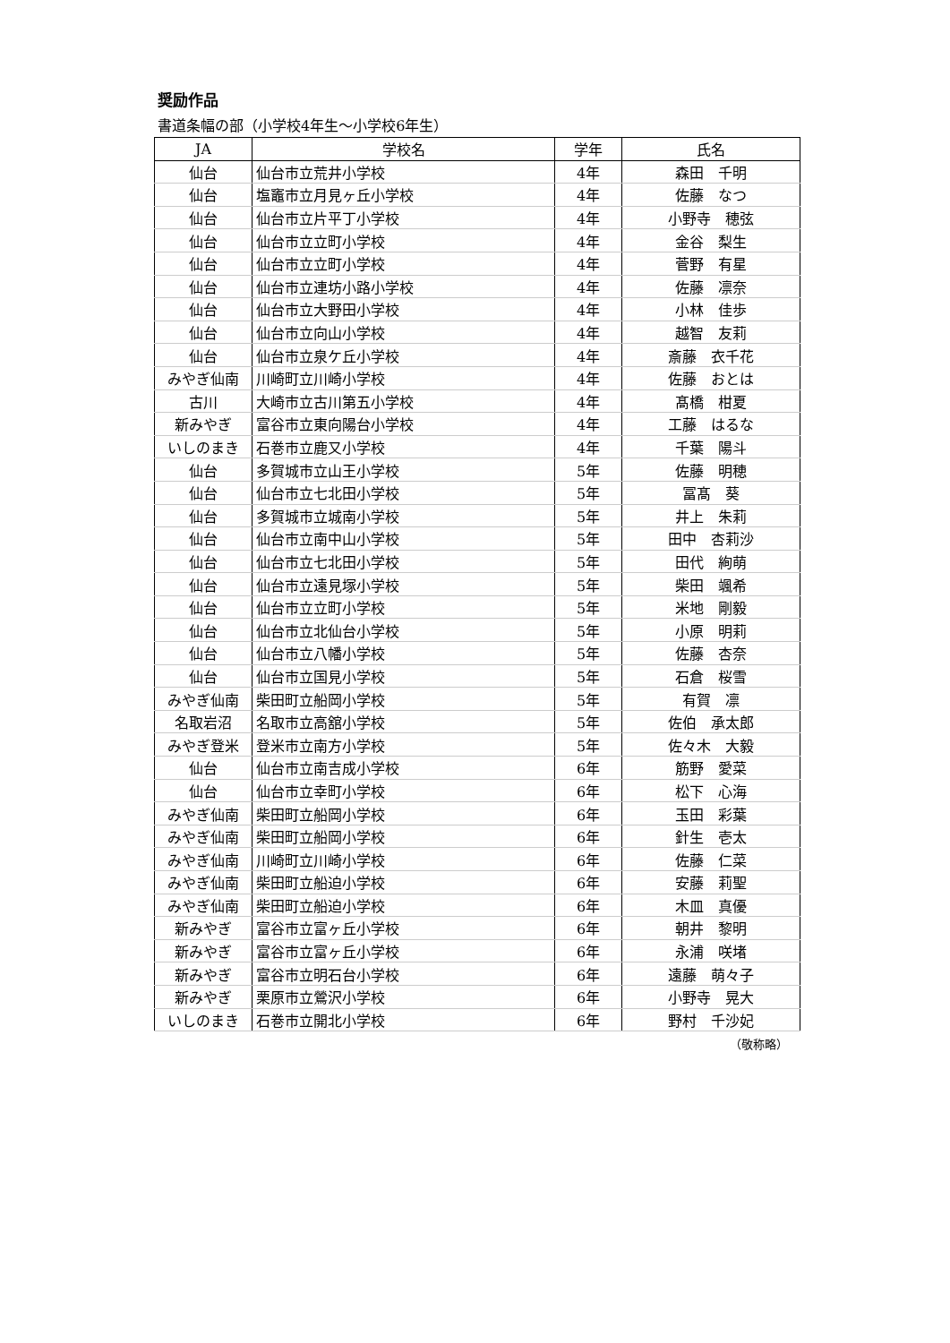奨励作品
書道条幅の部（小学校4年生～小学校6年生）
| JA | 学校名 | 学年 | 氏名 |
| --- | --- | --- | --- |
| 仙台 | 仙台市立荒井小学校 | 4年 | 森田 千明 |
| 仙台 | 塩竈市立月見ヶ丘小学校 | 4年 | 佐藤 なつ |
| 仙台 | 仙台市立片平丁小学校 | 4年 | 小野寺 穂弦 |
| 仙台 | 仙台市立立町小学校 | 4年 | 金谷 梨生 |
| 仙台 | 仙台市立立町小学校 | 4年 | 菅野 有星 |
| 仙台 | 仙台市立連坊小路小学校 | 4年 | 佐藤 凛奈 |
| 仙台 | 仙台市立大野田小学校 | 4年 | 小林 佳歩 |
| 仙台 | 仙台市立向山小学校 | 4年 | 越智 友莉 |
| 仙台 | 仙台市立泉ケ丘小学校 | 4年 | 斎藤 衣千花 |
| みやぎ仙南 | 川崎町立川崎小学校 | 4年 | 佐藤 おとは |
| 古川 | 大崎市立古川第五小学校 | 4年 | 髙橋 柑夏 |
| 新みやぎ | 富谷市立東向陽台小学校 | 4年 | 工藤 はるな |
| いしのまき | 石巻市立鹿又小学校 | 4年 | 千葉 陽斗 |
| 仙台 | 多賀城市立山王小学校 | 5年 | 佐藤 明穂 |
| 仙台 | 仙台市立七北田小学校 | 5年 | 冨髙 葵 |
| 仙台 | 多賀城市立城南小学校 | 5年 | 井上 朱莉 |
| 仙台 | 仙台市立南中山小学校 | 5年 | 田中 杏莉沙 |
| 仙台 | 仙台市立七北田小学校 | 5年 | 田代 絢萌 |
| 仙台 | 仙台市立遠見塚小学校 | 5年 | 柴田 颯希 |
| 仙台 | 仙台市立立町小学校 | 5年 | 米地 剛毅 |
| 仙台 | 仙台市立北仙台小学校 | 5年 | 小原 明莉 |
| 仙台 | 仙台市立八幡小学校 | 5年 | 佐藤 杏奈 |
| 仙台 | 仙台市立国見小学校 | 5年 | 石倉 桜雪 |
| みやぎ仙南 | 柴田町立船岡小学校 | 5年 | 有賀 凛 |
| 名取岩沼 | 名取市立高舘小学校 | 5年 | 佐伯 承太郎 |
| みやぎ登米 | 登米市立南方小学校 | 5年 | 佐々木 大毅 |
| 仙台 | 仙台市立南吉成小学校 | 6年 | 筋野 愛菜 |
| 仙台 | 仙台市立幸町小学校 | 6年 | 松下 心海 |
| みやぎ仙南 | 柴田町立船岡小学校 | 6年 | 玉田 彩葉 |
| みやぎ仙南 | 柴田町立船岡小学校 | 6年 | 針生 壱太 |
| みやぎ仙南 | 川崎町立川崎小学校 | 6年 | 佐藤 仁菜 |
| みやぎ仙南 | 柴田町立船迫小学校 | 6年 | 安藤 莉聖 |
| みやぎ仙南 | 柴田町立船迫小学校 | 6年 | 木皿 真優 |
| 新みやぎ | 富谷市立富ヶ丘小学校 | 6年 | 朝井 黎明 |
| 新みやぎ | 富谷市立富ヶ丘小学校 | 6年 | 永浦 咲堵 |
| 新みやぎ | 富谷市立明石台小学校 | 6年 | 遠藤 萌々子 |
| 新みやぎ | 栗原市立鶯沢小学校 | 6年 | 小野寺 晃大 |
| いしのまき | 石巻市立開北小学校 | 6年 | 野村 千沙妃 |
（敬称略）